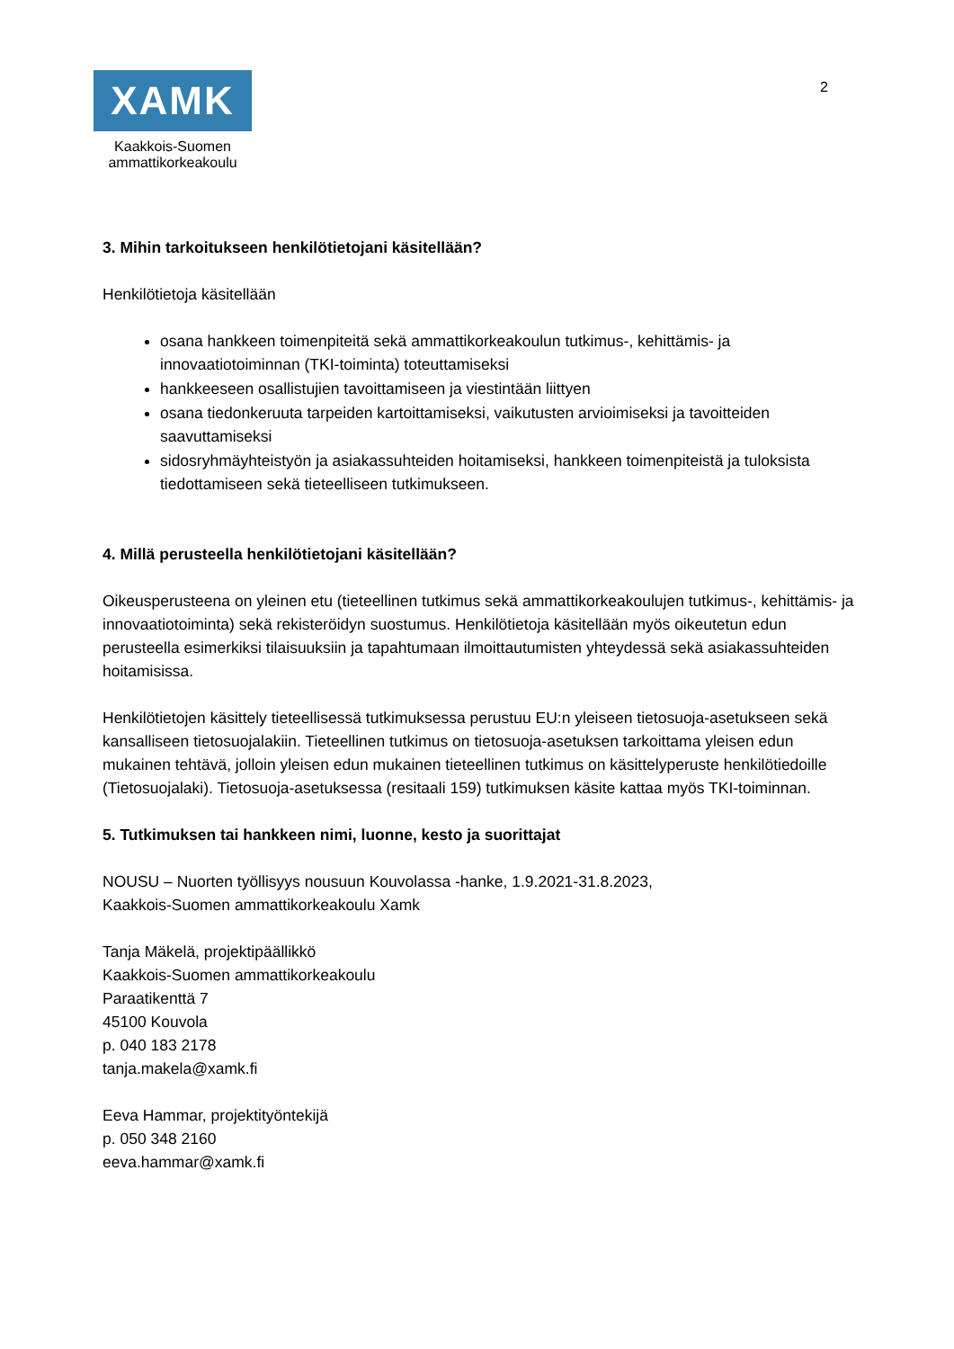XAMK
Kaakkois-Suomen
ammattikorkeakoulu
2
3. Mihin tarkoitukseen henkilötietojani käsitellään?
Henkilötietoja käsitellään
osana hankkeen toimenpiteitä sekä ammattikorkeakoulun tutkimus-, kehittämis- ja innovaatiotoiminnan (TKI-toiminta) toteuttamiseksi
hankkeeseen osallistujien tavoittamiseen ja viestintään liittyen
osana tiedonkeruuta tarpeiden kartoittamiseksi, vaikutusten arvioimiseksi ja tavoitteiden saavuttamiseksi
sidosryhmäyhteistyön ja asiakassuhteiden hoitamiseksi, hankkeen toimenpiteistä ja tuloksista tiedottamiseen sekä tieteelliseen tutkimukseen.
4. Millä perusteella henkilötietojani käsitellään?
Oikeusperusteena on yleinen etu (tieteellinen tutkimus sekä ammattikorkeakoulujen tutkimus-, kehittämis- ja innovaatiotoiminta) sekä rekisteröidyn suostumus. Henkilötietoja käsitellään myös oikeutetun edun perusteella esimerkiksi tilaisuuksiin ja tapahtumaan ilmoittautumisten yhteydessä sekä asiakassuhteiden hoitamisissa.
Henkilötietojen käsittely tieteellisessä tutkimuksessa perustuu EU:n yleiseen tietosuoja-asetukseen sekä kansalliseen tietosuojalakiin. Tieteellinen tutkimus on tietosuoja-asetuksen tarkoittama yleisen edun mukainen tehtävä, jolloin yleisen edun mukainen tieteellinen tutkimus on käsittelyperuste henkilötiedoille (Tietosuojalaki). Tietosuoja-asetuksessa (resitaali 159) tutkimuksen käsite kattaa myös TKI-toiminnan.
5. Tutkimuksen tai hankkeen nimi, luonne, kesto ja suorittajat
NOUSU – Nuorten työllisyys nousuun Kouvolassa -hanke, 1.9.2021-31.8.2023,
Kaakkois-Suomen ammattikorkeakoulu Xamk
Tanja Mäkelä, projektipäällikkö
Kaakkois-Suomen ammattikorkeakoulu
Paraatikenttä 7
45100 Kouvola
p. 040 183 2178
tanja.makela@xamk.fi
Eeva Hammar, projektityöntekijä
p. 050 348 2160
eeva.hammar@xamk.fi